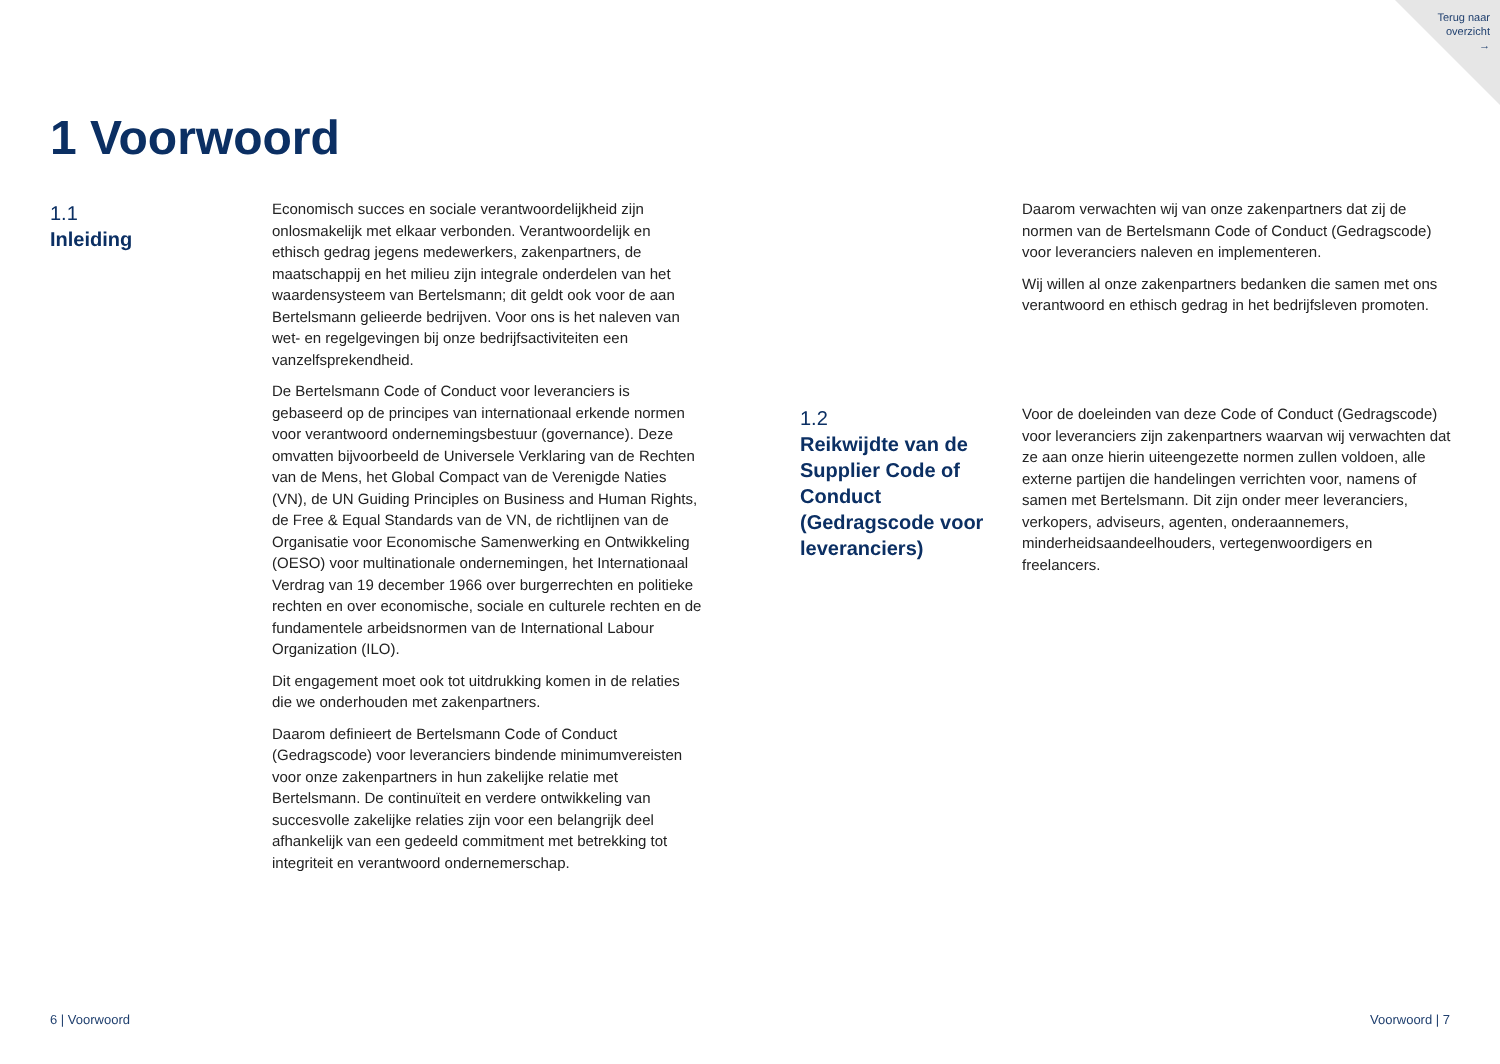Terug naar
overzicht
→
1 Voorwoord
1.1
Inleiding
Economisch succes en sociale verantwoordelijkheid zijn onlosmakelijk met elkaar verbonden. Verantwoordelijk en ethisch gedrag jegens medewerkers, zakenpartners, de maatschappij en het milieu zijn integrale onderdelen van het waardensysteem van Bertelsmann; dit geldt ook voor de aan Bertelsmann gelieerde bedrijven. Voor ons is het naleven van wet- en regelgevingen bij onze bedrijfsactiviteiten een vanzelfsprekendheid.
De Bertelsmann Code of Conduct voor leveranciers is gebaseerd op de principes van internationaal erkende normen voor verantwoord ondernemingsbestuur (governance). Deze omvatten bijvoorbeeld de Universele Verklaring van de Rechten van de Mens, het Global Compact van de Verenigde Naties (VN), de UN Guiding Principles on Business and Human Rights, de Free & Equal Standards van de VN, de richtlijnen van de Organisatie voor Economische Samenwerking en Ontwikkeling (OESO) voor multinationale ondernemingen, het Internationaal Verdrag van 19 december 1966 over burgerrechten en politieke rechten en over economische, sociale en culturele rechten en de fundamentele arbeidsnormen van de International Labour Organization (ILO).
Dit engagement moet ook tot uitdrukking komen in de relaties die we onderhouden met zakenpartners.
Daarom definieert de Bertelsmann Code of Conduct (Gedragscode) voor leveranciers bindende minimumvereisten voor onze zakenpartners in hun zakelijke relatie met Bertelsmann. De continuïteit en verdere ontwikkeling van succesvolle zakelijke relaties zijn voor een belangrijk deel afhankelijk van een gedeeld commitment met betrekking tot integriteit en verantwoord ondernemerschap.
Daarom verwachten wij van onze zakenpartners dat zij de normen van de Bertelsmann Code of Conduct (Gedragscode) voor leveranciers naleven en implementeren.
Wij willen al onze zakenpartners bedanken die samen met ons verantwoord en ethisch gedrag in het bedrijfsleven promoten.
1.2
Reikwijdte van de Supplier Code of Conduct (Gedragscode voor leveranciers)
Voor de doeleinden van deze Code of Conduct (Gedragscode) voor leveranciers zijn zakenpartners waarvan wij verwachten dat ze aan onze hierin uiteengezette normen zullen voldoen, alle externe partijen die handelingen verrichten voor, namens of samen met Bertelsmann. Dit zijn onder meer leveranciers, verkopers, adviseurs, agenten, onderaannemers, minderheidsaandeelhouders, vertegenwoordigers en freelancers.
6 | Voorwoord Voorwoord | 7